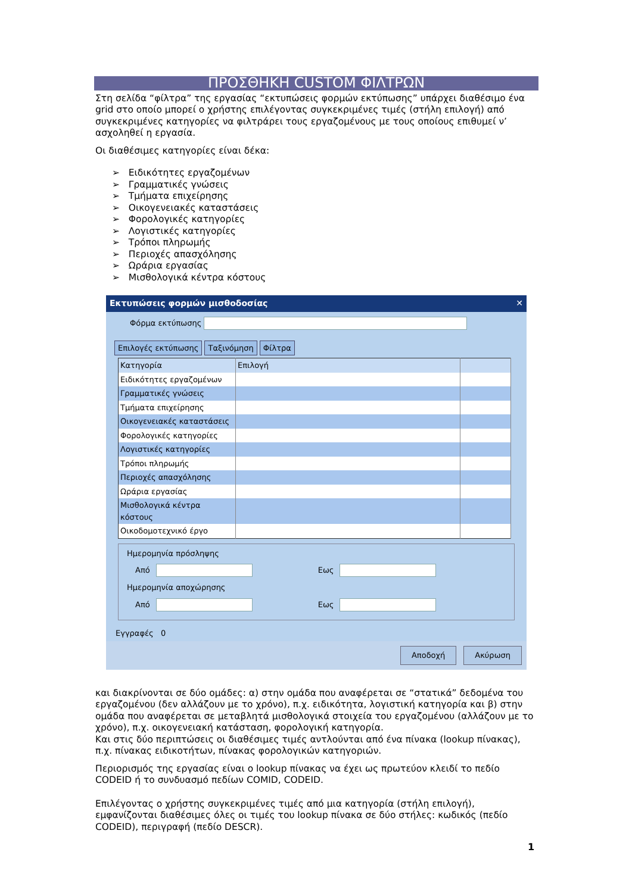ΠΡΟΣΘΗΚΗ CUSTOM ΦΙΛΤΡΩΝ
Στη σελίδα “φίλτρα” της εργασίας “εκτυπώσεις φορμών εκτύπωσης” υπάρχει διαθέσιμο ένα grid στο οποίο μπορεί ο χρήστης επιλέγοντας συγκεκριμένες τιμές (στήλη επιλογή) από συγκεκριμένες κατηγορίες να φιλτράρει τους εργαζομένους με τους οποίους επιθυμεί ν’ ασχοληθεί η εργασία.
Οι διαθέσιμες κατηγορίες είναι δέκα:
➢ Ειδικότητες εργαζομένων
➢ Γραμματικές γνώσεις
➢ Τμήματα επιχείρησης
➢ Οικογενειακές καταστάσεις
➢ Φορολογικές κατηγορίες
➢ Λογιστικές κατηγορίες
➢ Τρόποι πληρωμής
➢ Περιοχές απασχόλησης
➢ Ωράρια εργασίας
➢ Μισθολογικά κέντρα κόστους
Εκτυπώσεις φορμών μισθοδοσίας ✕
Φόρμα εκτύπωσης
Επιλογές εκτύπωσης Ταξινόμηση Φίλτρα
| Κατηγορία | Επιλογή | |
| --- | --- | --- |
| Ειδικότητες εργαζομένων | | |
| Γραμματικές γνώσεις | | |
| Τμήματα επιχείρησης | | |
| Οικογενειακές καταστάσεις | | |
| Φορολογικές κατηγορίες | | |
| Λογιστικές κατηγορίες | | |
| Τρόποι πληρωμής | | |
| Περιοχές απασχόλησης | | |
| Ωράρια εργασίας | | |
| Μισθολογικά κέντρα κόστους | | |
| Οικοδομοτεχνικό έργο | | |
Ημερομηνία πρόσληψης
Από
Εως
Ημερομηνία αποχώρησης
Από
Εως
Εγγραφές 0
Αποδοχή Ακύρωση
και διακρίνονται σε δύο ομάδες: α) στην ομάδα που αναφέρεται σε “στατικά” δεδομένα του εργαζομένου (δεν αλλάζουν με το χρόνο), π.χ. ειδικότητα, λογιστική κατηγορία και β) στην ομάδα που αναφέρεται σε μεταβλητά μισθολογικά στοιχεία του εργαζομένου (αλλάζουν με το χρόνο), π.χ. οικογενειακή κατάσταση, φορολογική κατηγορία.
Και στις δύο περιπτώσεις οι διαθέσιμες τιμές αντλούνται από ένα πίνακα (lookup πίνακας), π.χ. πίνακας ειδικοτήτων, πίνακας φορολογικών κατηγοριών.
Περιορισμός της εργασίας είναι ο lookup πίνακας να έχει ως πρωτεύον κλειδί το πεδίο CODEID ή το συνδυασμό πεδίων COMID, CODEID.
Επιλέγοντας ο χρήστης συγκεκριμένες τιμές από μια κατηγορία (στήλη επιλογή), εμφανίζονται διαθέσιμες όλες οι τιμές του lookup πίνακα σε δύο στήλες: κωδικός (πεδίο CODEID), περιγραφή (πεδίο DESCR).
1